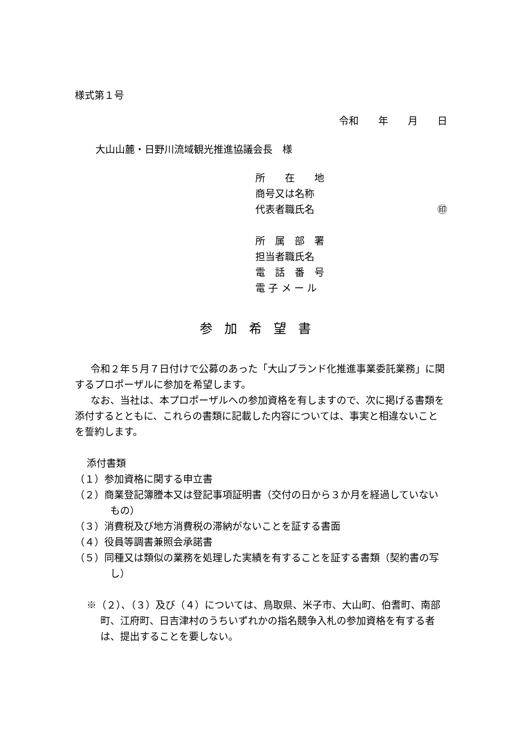様式第１号
令和　　年　　月　　日
大山山麓・日野川流域観光推進協議会長　様
所　　在　　地
商号又は名称
代表者職氏名 ㊞
所　属　部　署
担当者職氏名
電　話　番　号
電 子 メ ー ル
参加希望書
令和２年５月７日付けで公募のあった「大山ブランド化推進事業委託業務」に関するプロポーザルに参加を希望します。
なお、当社は、本プロポーザルへの参加資格を有しますので、次に掲げる書類を添付するとともに、これらの書類に記載した内容については、事実と相違ないことを誓約します。
添付書類
（１）参加資格に関する申立書
（２）商業登記簿謄本又は登記事項証明書（交付の日から３か月を経過していないもの）
（３）消費税及び地方消費税の滞納がないことを証する書面
（４）役員等調書兼照会承諾書
（５）同種又は類似の業務を処理した実績を有することを証する書類（契約書の写し）
※（２）、（３）及び（４）については、鳥取県、米子市、大山町、伯耆町、南部町、江府町、日吉津村のうちいずれかの指名競争入札の参加資格を有する者は、提出することを要しない。